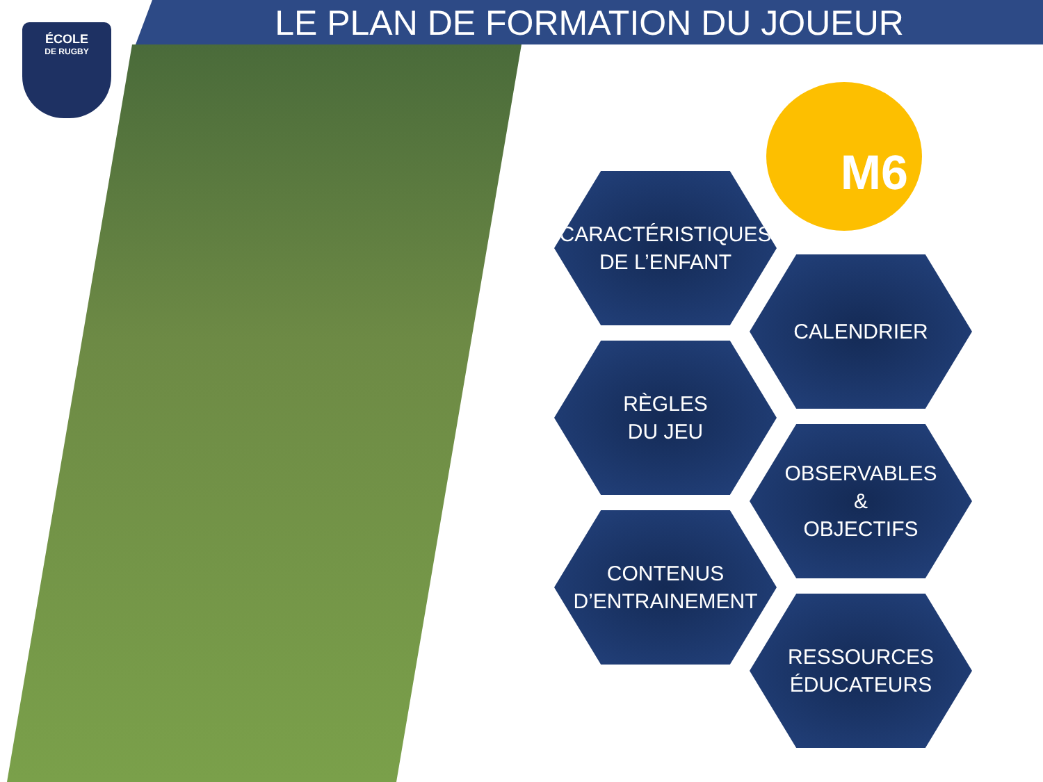LE PLAN DE FORMATION DU JOUEUR
ÉCOLE
DE RUGBY
M6
CARACTÉRISTIQUES
DE L’ENFANT
CALENDRIER
RÈGLES
DU JEU
OBSERVABLES
&
OBJECTIFS
CONTENUS
D’ENTRAINEMENT
RESSOURCES
ÉDUCATEURS